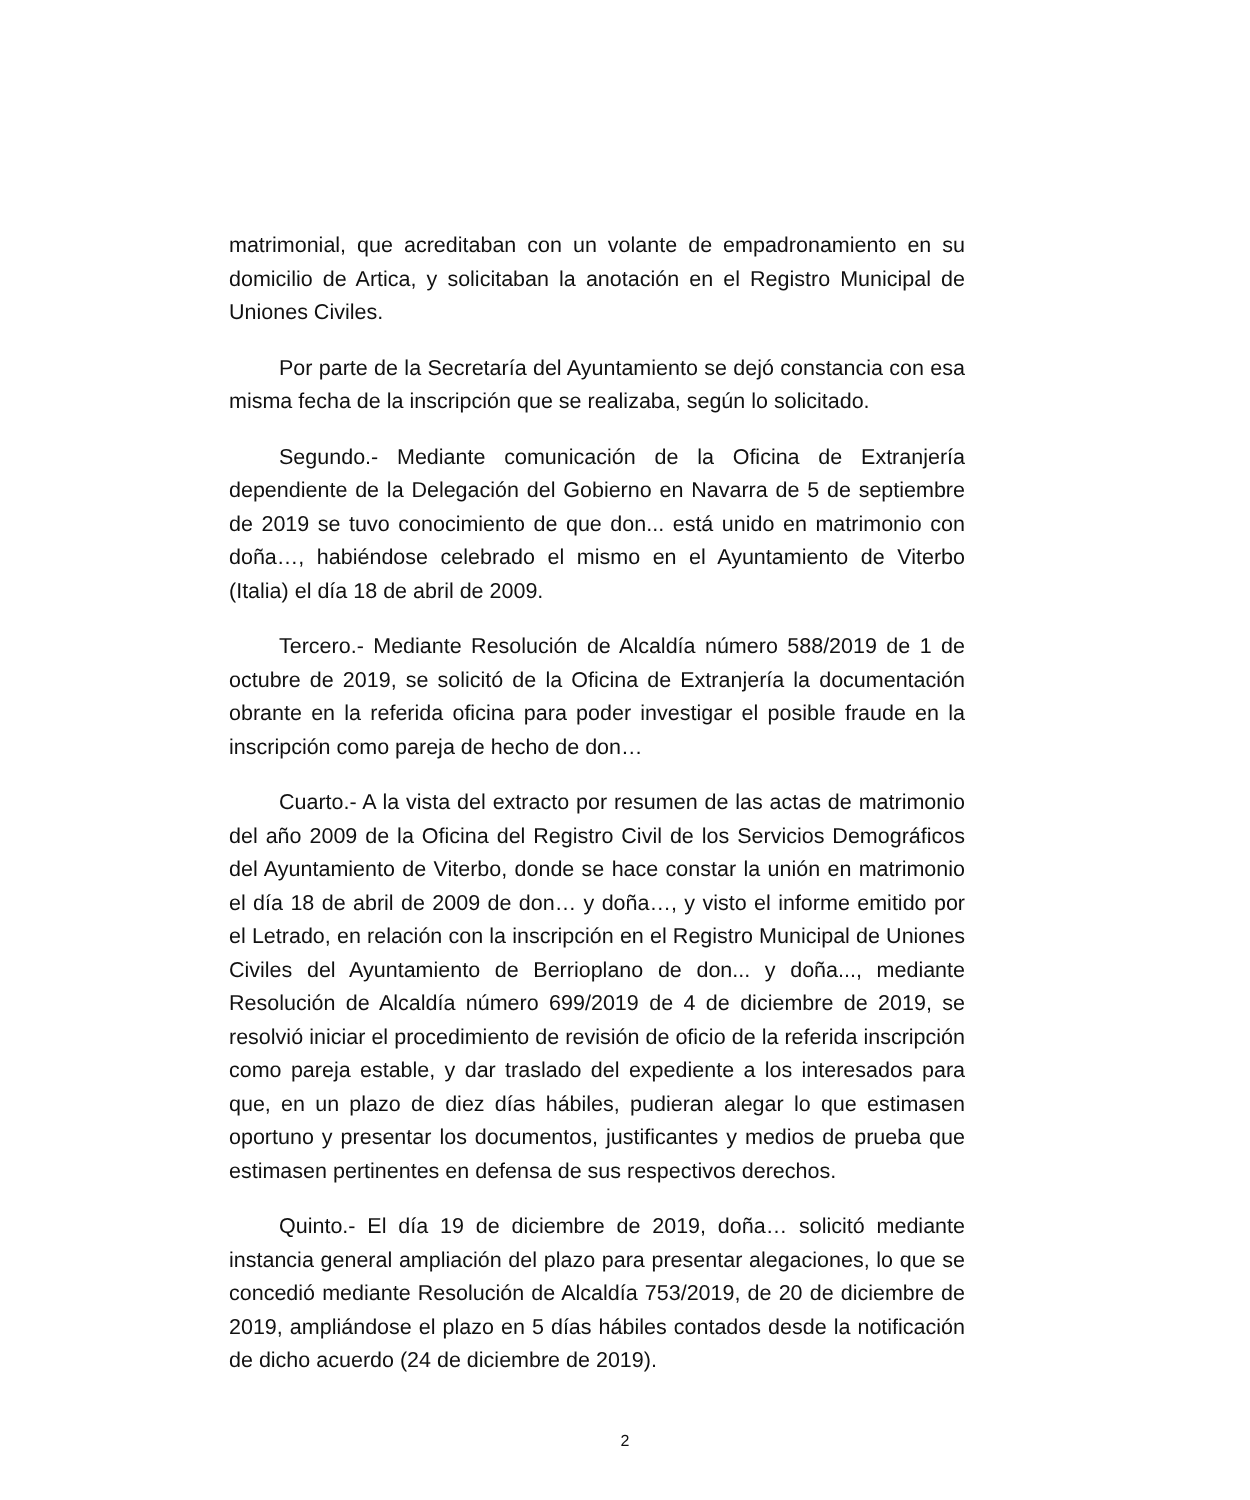matrimonial, que acreditaban con un volante de empadronamiento en su domicilio de Artica, y solicitaban la anotación en el Registro Municipal de Uniones Civiles.
Por parte de la Secretaría del Ayuntamiento se dejó constancia con esa misma fecha de la inscripción que se realizaba, según lo solicitado.
Segundo.- Mediante comunicación de la Oficina de Extranjería dependiente de la Delegación del Gobierno en Navarra de 5 de septiembre de 2019 se tuvo conocimiento de que don... está unido en matrimonio con doña…, habiéndose celebrado el mismo en el Ayuntamiento de Viterbo (Italia) el día 18 de abril de 2009.
Tercero.- Mediante Resolución de Alcaldía número 588/2019 de 1 de octubre de 2019, se solicitó de la Oficina de Extranjería la documentación obrante en la referida oficina para poder investigar el posible fraude en la inscripción como pareja de hecho de don…
Cuarto.- A la vista del extracto por resumen de las actas de matrimonio del año 2009 de la Oficina del Registro Civil de los Servicios Demográficos del Ayuntamiento de Viterbo, donde se hace constar la unión en matrimonio el día 18 de abril de 2009 de don… y doña…, y visto el informe emitido por el Letrado, en relación con la inscripción en el Registro Municipal de Uniones Civiles del Ayuntamiento de Berrioplano de don... y doña..., mediante Resolución de Alcaldía número 699/2019 de 4 de diciembre de 2019, se resolvió iniciar el procedimiento de revisión de oficio de la referida inscripción como pareja estable, y dar traslado del expediente a los interesados para que, en un plazo de diez días hábiles, pudieran alegar lo que estimasen oportuno y presentar los documentos, justificantes y medios de prueba que estimasen pertinentes en defensa de sus respectivos derechos.
Quinto.- El día 19 de diciembre de 2019, doña… solicitó mediante instancia general ampliación del plazo para presentar alegaciones, lo que se concedió mediante Resolución de Alcaldía 753/2019, de 20 de diciembre de 2019, ampliándose el plazo en 5 días hábiles contados desde la notificación de dicho acuerdo (24 de diciembre de 2019).
2